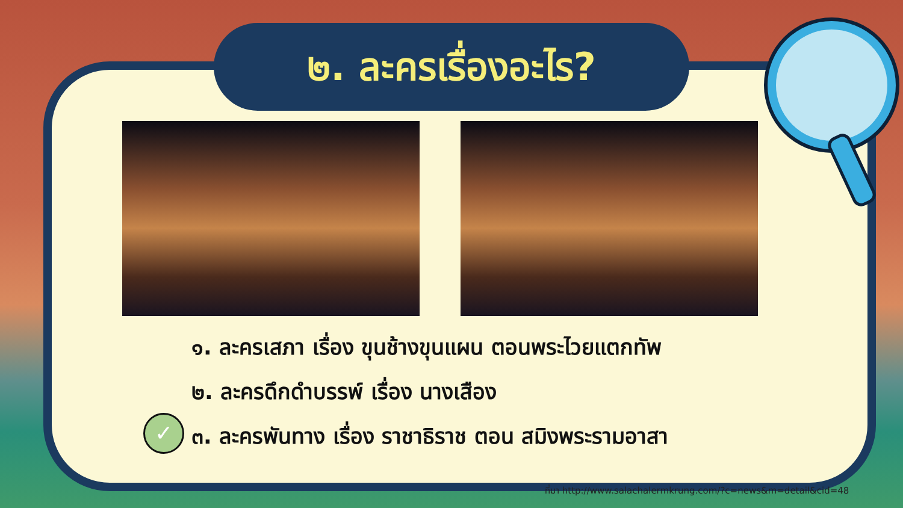๒. ละครเรื่องอะไร?
✓
๑. ละครเสภา เรื่อง ขุนช้างขุนแผน ตอนพระไวยแตกทัพ
๒. ละครดึกดำบรรพ์ เรื่อง นางเสือง
๓. ละครพันทาง เรื่อง ราชาธิราช ตอน สมิงพระรามอาสา
ที่มา http://www.salachalermkrung.com/?c=news&m=detail&cid=48